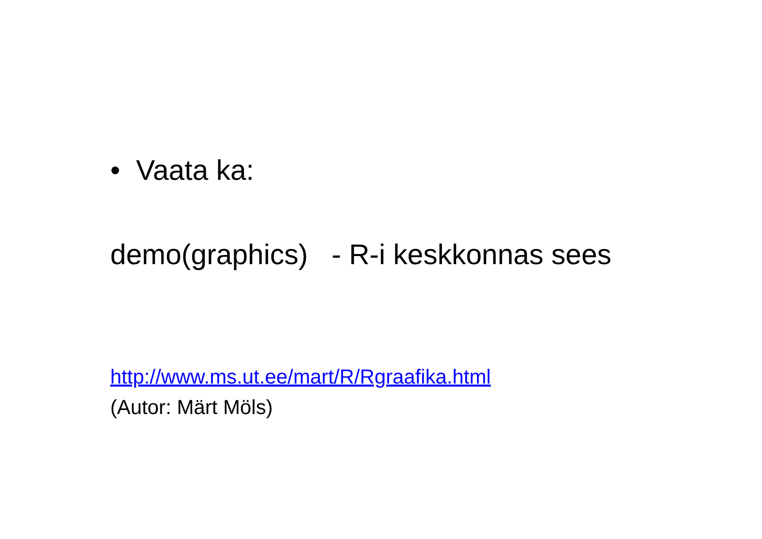• Vaata ka:
demo(graphics) - R-i keskkonnas sees
http://www.ms.ut.ee/mart/R/Rgraafika.html
(Autor: Märt Möls)